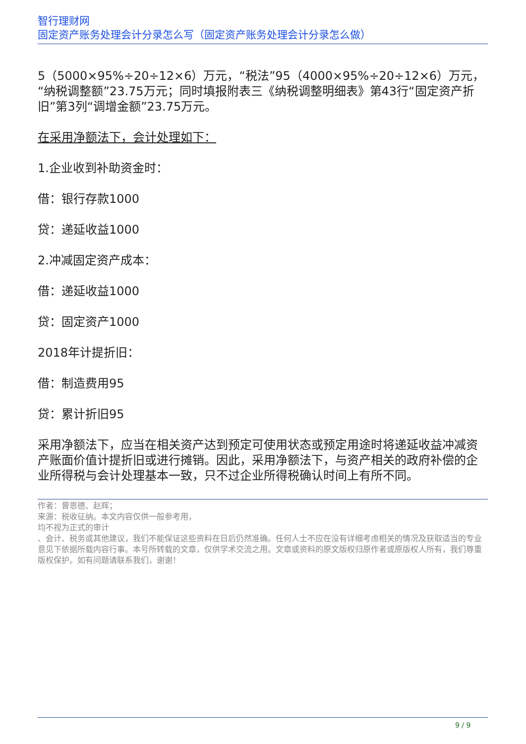智行理财网
固定资产账务处理会计分录怎么写（固定资产账务处理会计分录怎么做）
5（5000×95%÷20÷12×6）万元，“税法”95（4000×95%÷20÷12×6）万元，“纳税调整额”23.75万元；同时填报附表三《纳税调整明细表》第43行“固定资产折旧”第3列“调增金额”23.75万元。
在采用净额法下，会计处理如下：
1.企业收到补助资金时：
借：银行存款1000
贷：递延收益1000
2.冲减固定资产成本：
借：递延收益1000
贷：固定资产1000
2018年计提折旧：
借：制造费用95
贷：累计折旧95
采用净额法下，应当在相关资产达到预定可使用状态或预定用途时将递延收益冲减资产账面价值计提折旧或进行摊销。因此，采用净额法下，与资产相关的政府补偿的企业所得税与会计处理基本一致，只不过企业所得税确认时间上有所不同。
作者：曾恩德、赵辉；
来源：税收征纳。本文内容仅供一般参考用，
均不视为正式的审计
、会计、税务或其他建议，我们不能保证这些资料在日后仍然准确。任何人士不应在没有详细考虑相关的情况及获取适当的专业意见下依据所载内容行事。本号所转载的文章，仅供学术交流之用。文章或资料的原文版权归原作者或原版权人所有，我们尊重版权保护。如有问题请联系我们，谢谢！
9 / 9